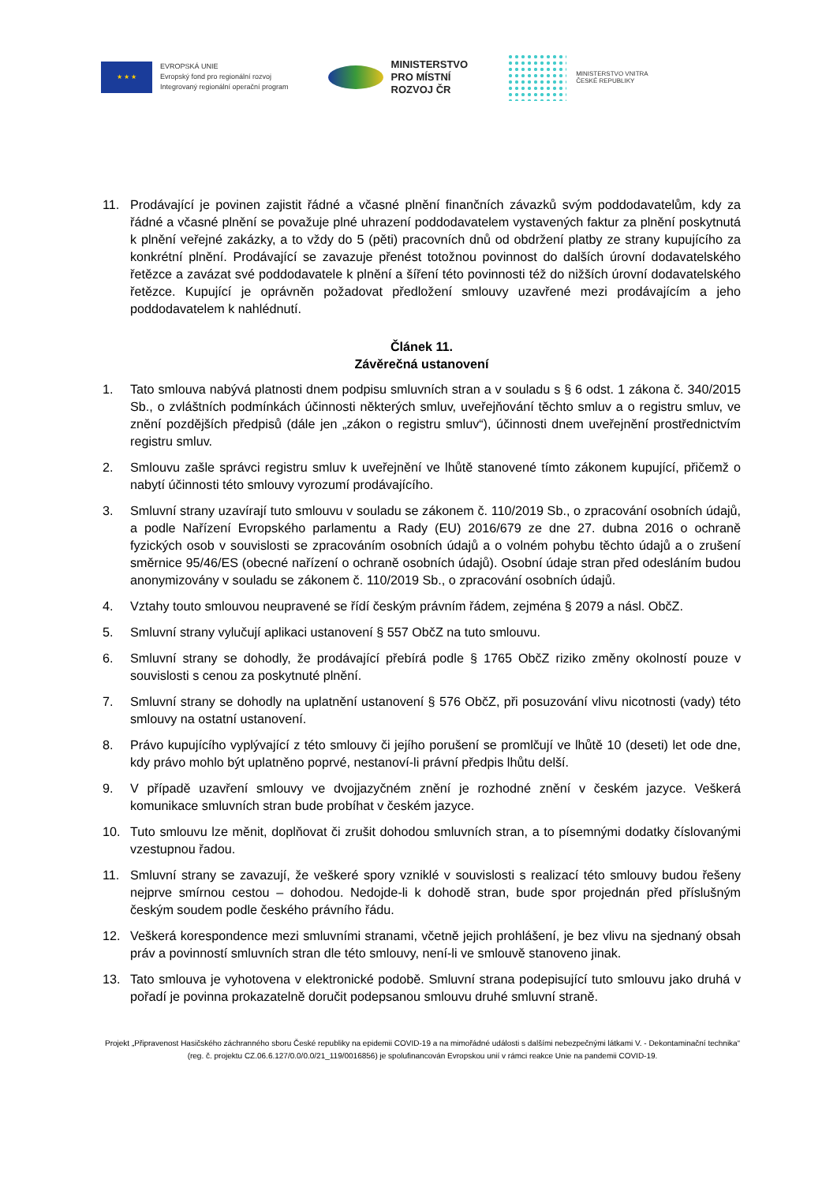★ ★ ★
EVROPSKÁ UNIE
Evropský fond pro regionální rozvoj
Integrovaný regionální operační program
MINISTERSTVO
PRO MÍSTNÍ
ROZVOJ ČR
MINISTERSTVO VNITRA
ČESKÉ REPUBLIKY
11. Prodávající je povinen zajistit řádné a včasné plnění finančních závazků svým poddodavatelům, kdy za řádné a včasné plnění se považuje plné uhrazení poddodavatelem vystavených faktur za plnění poskytnutá k plnění veřejné zakázky, a to vždy do 5 (pěti) pracovních dnů od obdržení platby ze strany kupujícího za konkrétní plnění. Prodávající se zavazuje přenést totožnou povinnost do dalších úrovní dodavatelského řetězce a zavázat své poddodavatele k plnění a šíření této povinnosti též do nižších úrovní dodavatelského řetězce. Kupující je oprávněn požadovat předložení smlouvy uzavřené mezi prodávajícím a jeho poddodavatelem k nahlédnutí.
Článek 11.
Závěrečná ustanovení
1. Tato smlouva nabývá platnosti dnem podpisu smluvních stran a v souladu s § 6 odst. 1 zákona č. 340/2015 Sb., o zvláštních podmínkách účinnosti některých smluv, uveřejňování těchto smluv a o registru smluv, ve znění pozdějších předpisů (dále jen „zákon o registru smluv“), účinnosti dnem uveřejnění prostřednictvím registru smluv.
2. Smlouvu zašle správci registru smluv k uveřejnění ve lhůtě stanovené tímto zákonem kupující, přičemž o nabytí účinnosti této smlouvy vyrozumí prodávajícího.
3. Smluvní strany uzavírají tuto smlouvu v souladu se zákonem č. 110/2019 Sb., o zpracování osobních údajů, a podle Nařízení Evropského parlamentu a Rady (EU) 2016/679 ze dne 27. dubna 2016 o ochraně fyzických osob v souvislosti se zpracováním osobních údajů a o volném pohybu těchto údajů a o zrušení směrnice 95/46/ES (obecné nařízení o ochraně osobních údajů). Osobní údaje stran před odesláním budou anonymizovány v souladu se zákonem č. 110/2019 Sb., o zpracování osobních údajů.
4. Vztahy touto smlouvou neupravené se řídí českým právním řádem, zejména § 2079 a násl. ObčZ.
5. Smluvní strany vylučují aplikaci ustanovení § 557 ObčZ na tuto smlouvu.
6. Smluvní strany se dohodly, že prodávající přebírá podle § 1765 ObčZ riziko změny okolností pouze v souvislosti s cenou za poskytnuté plnění.
7. Smluvní strany se dohodly na uplatnění ustanovení § 576 ObčZ, při posuzování vlivu nicotnosti (vady) této smlouvy na ostatní ustanovení.
8. Právo kupujícího vyplývající z této smlouvy či jejího porušení se promlčují ve lhůtě 10 (deseti) let ode dne, kdy právo mohlo být uplatněno poprvé, nestanoví-li právní předpis lhůtu delší.
9. V případě uzavření smlouvy ve dvojjazyčném znění je rozhodné znění v českém jazyce. Veškerá komunikace smluvních stran bude probíhat v českém jazyce.
10. Tuto smlouvu lze měnit, doplňovat či zrušit dohodou smluvních stran, a to písemnými dodatky číslovanými vzestupnou řadou.
11. Smluvní strany se zavazují, že veškeré spory vzniklé v souvislosti s realizací této smlouvy budou řešeny nejprve smírnou cestou – dohodou. Nedojde-li k dohodě stran, bude spor projednán před příslušným českým soudem podle českého právního řádu.
12. Veškerá korespondence mezi smluvními stranami, včetně jejich prohlášení, je bez vlivu na sjednaný obsah práv a povinností smluvních stran dle této smlouvy, není-li ve smlouvě stanoveno jinak.
13. Tato smlouva je vyhotovena v elektronické podobě. Smluvní strana podepisující tuto smlouvu jako druhá v pořadí je povinna prokazatelně doručit podepsanou smlouvu druhé smluvní straně.
Projekt „Připravenost Hasičského záchranného sboru České republiky na epidemii COVID-19 a na mimořádné události s dalšími nebezpečnými látkami V. - Dekontaminační technika“ (reg. č. projektu CZ.06.6.127/0.0/0.0/21_119/0016856) je spolufinancován Evropskou unií v rámci reakce Unie na pandemii COVID-19.